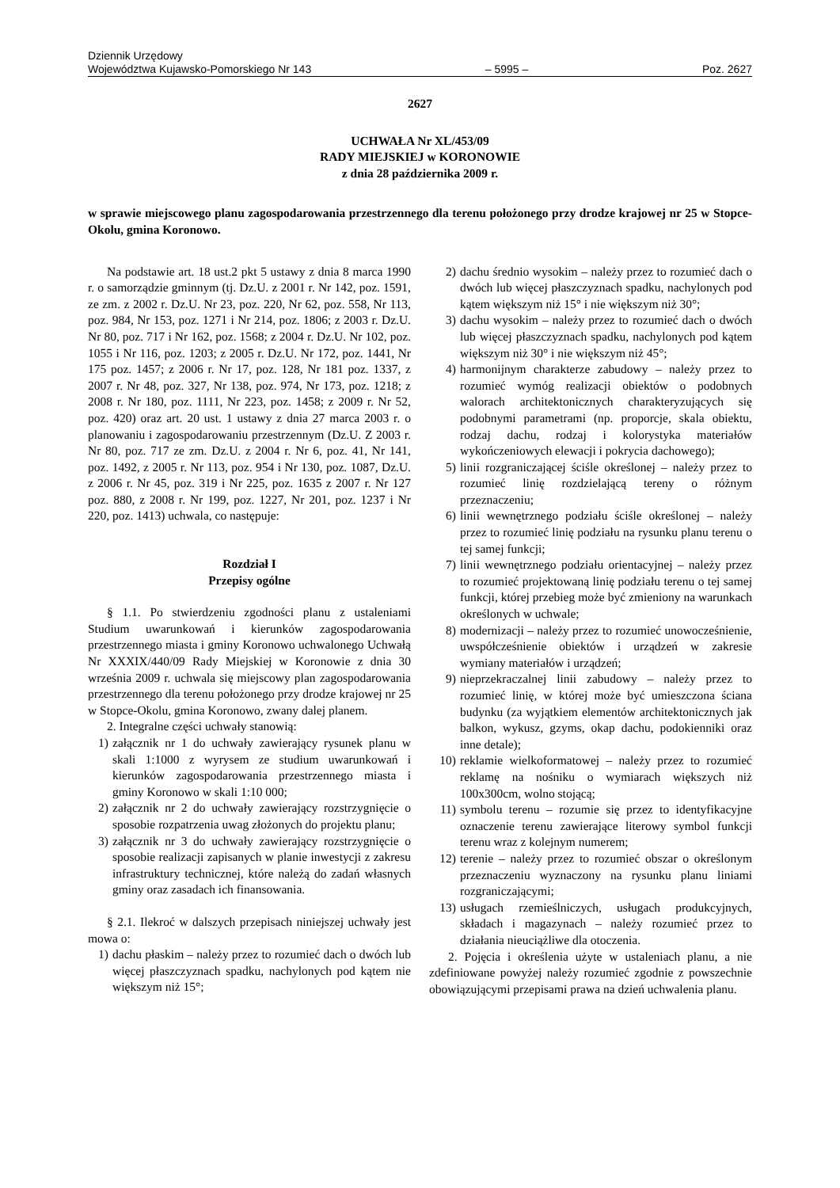Dziennik Urzędowy
Województwa Kujawsko-Pomorskiego Nr 143 – 5995 – Poz. 2627
2627
UCHWAŁA Nr XL/453/09
RADY MIEJSKIEJ w KORONOWIE
z dnia 28 października 2009 r.
w sprawie miejscowego planu zagospodarowania przestrzennego dla terenu położonego przy drodze krajowej nr 25 w Stopce-Okolu, gmina Koronowo.
Na podstawie art. 18 ust.2 pkt 5 ustawy z dnia 8 marca 1990 r. o samorządzie gminnym (tj. Dz.U. z 2001 r. Nr 142, poz. 1591, ze zm. z 2002 r. Dz.U. Nr 23, poz. 220, Nr 62, poz. 558, Nr 113, poz. 984, Nr 153, poz. 1271 i Nr 214, poz. 1806; z 2003 r. Dz.U. Nr 80, poz. 717 i Nr 162, poz. 1568; z 2004 r. Dz.U. Nr 102, poz. 1055 i Nr 116, poz. 1203; z 2005 r. Dz.U. Nr 172, poz. 1441, Nr 175 poz. 1457; z 2006 r. Nr 17, poz. 128, Nr 181 poz. 1337, z 2007 r. Nr 48, poz. 327, Nr 138, poz. 974, Nr 173, poz. 1218; z 2008 r. Nr 180, poz. 1111, Nr 223, poz. 1458; z 2009 r. Nr 52, poz. 420) oraz art. 20 ust. 1 ustawy z dnia 27 marca 2003 r. o planowaniu i zagospodarowaniu przestrzennym (Dz.U. Z 2003 r. Nr 80, poz. 717 ze zm. Dz.U. z 2004 r. Nr 6, poz. 41, Nr 141, poz. 1492, z 2005 r. Nr 113, poz. 954 i Nr 130, poz. 1087, Dz.U. z 2006 r. Nr 45, poz. 319 i Nr 225, poz. 1635 z 2007 r. Nr 127 poz. 880, z 2008 r. Nr 199, poz. 1227, Nr 201, poz. 1237 i Nr 220, poz. 1413) uchwala, co następuje:
Rozdział I
Przepisy ogólne
§ 1.1. Po stwierdzeniu zgodności planu z ustaleniami Studium uwarunkowań i kierunków zagospodarowania przestrzennego miasta i gminy Koronowo uchwalonego Uchwałą Nr XXXIX/440/09 Rady Miejskiej w Koronowie z dnia 30 września 2009 r. uchwala się miejscowy plan zagospodarowania przestrzennego dla terenu położonego przy drodze krajowej nr 25 w Stopce-Okolu, gmina Koronowo, zwany dalej planem.
2. Integralne części uchwały stanowią:
1) załącznik nr 1 do uchwały zawierający rysunek planu w skali 1:1000 z wyrysem ze studium uwarunkowań i kierunków zagospodarowania przestrzennego miasta i gminy Koronowo w skali 1:10 000;
2) załącznik nr 2 do uchwały zawierający rozstrzygnięcie o sposobie rozpatrzenia uwag złożonych do projektu planu;
3) załącznik nr 3 do uchwały zawierający rozstrzygnięcie o sposobie realizacji zapisanych w planie inwestycji z zakresu infrastruktury technicznej, które należą do zadań własnych gminy oraz zasadach ich finansowania.
§ 2.1. Ilekroć w dalszych przepisach niniejszej uchwały jest mowa o:
1) dachu płaskim – należy przez to rozumieć dach o dwóch lub więcej płaszczyznach spadku, nachylonych pod kątem nie większym niż 15°;
2) dachu średnio wysokim – należy przez to rozumieć dach o dwóch lub więcej płaszczyznach spadku, nachylonych pod kątem większym niż 15° i nie większym niż 30°;
3) dachu wysokim – należy przez to rozumieć dach o dwóch lub więcej płaszczyznach spadku, nachylonych pod kątem większym niż 30° i nie większym niż 45°;
4) harmonijnym charakterze zabudowy – należy przez to rozumieć wymóg realizacji obiektów o podobnych walorach architektonicznych charakteryzujących się podobnymi parametrami (np. proporcje, skala obiektu, rodzaj dachu, rodzaj i kolorystyka materiałów wykończeniowych elewacji i pokrycia dachowego);
5) linii rozgraniczającej ściśle określonej – należy przez to rozumieć linię rozdzielającą tereny o różnym przeznaczeniu;
6) linii wewnętrznego podziału ściśle określonej – należy przez to rozumieć linię podziału na rysunku planu terenu o tej samej funkcji;
7) linii wewnętrznego podziału orientacyjnej – należy przez to rozumieć projektowaną linię podziału terenu o tej samej funkcji, której przebieg może być zmieniony na warunkach określonych w uchwale;
8) modernizacji – należy przez to rozumieć unowocześnienie, uwspółcześnienie obiektów i urządzeń w zakresie wymiany materiałów i urządzeń;
9) nieprzekraczalnej linii zabudowy – należy przez to rozumieć linię, w której może być umieszczona ściana budynku (za wyjątkiem elementów architektonicznych jak balkon, wykusz, gzyms, okap dachu, podokienniki oraz inne detale);
10) reklamie wielkoformatowej – należy przez to rozumieć reklamę na nośniku o wymiarach większych niż 100x300cm, wolno stojącą;
11) symbolu terenu – rozumie się przez to identyfikacyjne oznaczenie terenu zawierające literowy symbol funkcji terenu wraz z kolejnym numerem;
12) terenie – należy przez to rozumieć obszar o określonym przeznaczeniu wyznaczony na rysunku planu liniami rozgraniczającymi;
13) usługach rzemieślniczych, usługach produkcyjnych, składach i magazynach – należy rozumieć przez to działania nieuciążliwe dla otoczenia.
2. Pojęcia i określenia użyte w ustaleniach planu, a nie zdefiniowane powyżej należy rozumieć zgodnie z powszechnie obowiązującymi przepisami prawa na dzień uchwalenia planu.